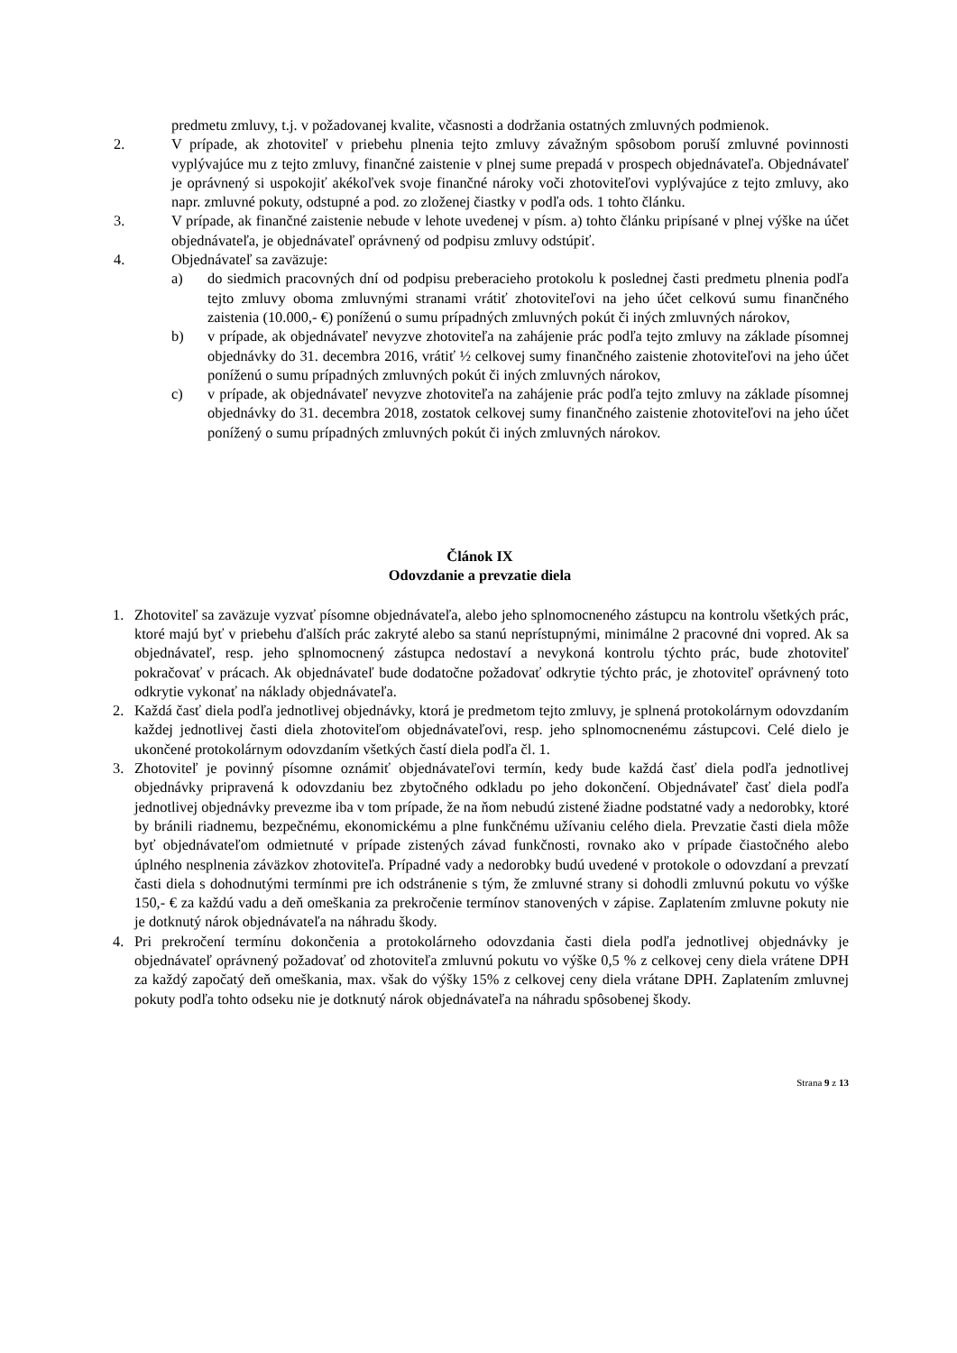predmetu zmluvy, t.j. v požadovanej kvalite, včasnosti a dodržania ostatných zmluvných podmienok.
2. V prípade, ak zhotoviteľ v priebehu plnenia tejto zmluvy závažným spôsobom poruší zmluvné povinnosti vyplývajúce mu z tejto zmluvy, finančné zaistenie v plnej sume prepadá v prospech objednávateľa. Objednávateľ je oprávnený si uspokojiť akékoľvek svoje finančné nároky voči zhotoviteľovi vyplývajúce z tejto zmluvy, ako napr. zmluvné pokuty, odstupné a pod. zo zloženej čiastky v podľa ods. 1 tohto článku.
3. V prípade, ak finančné zaistenie nebude v lehote uvedenej v písm. a) tohto článku pripísané v plnej výške na účet objednávateľa, je objednávateľ oprávnený od podpisu zmluvy odstúpiť.
4. Objednávateľ sa zaväzuje:
a) do siedmich pracovných dní od podpisu preberacieho protokolu k poslednej časti predmetu plnenia podľa tejto zmluvy oboma zmluvnými stranami vrátiť zhotoviteľovi na jeho účet celkovú sumu finančného zaistenia (10.000,- €) poníženú o sumu prípadných zmluvných pokút či iných zmluvných nárokov,
b) v prípade, ak objednávateľ nevyzve zhotoviteľa na zahájenie prác podľa tejto zmluvy na základe písomnej objednávky do 31. decembra 2016, vrátiť ½ celkovej sumy finančného zaistenie zhotoviteľovi na jeho účet poníženú o sumu prípadných zmluvných pokút či iných zmluvných nárokov,
c) v prípade, ak objednávateľ nevyzve zhotoviteľa na zahájenie prác podľa tejto zmluvy na základe písomnej objednávky do 31. decembra 2018, zostatok celkovej sumy finančného zaistenie zhotoviteľovi na jeho účet ponížený o sumu prípadných zmluvných pokút či iných zmluvných nárokov.
Článok IX
Odovzdanie a prevzatie diela
1. Zhotoviteľ sa zaväzuje vyzvať písomne objednávateľa, alebo jeho splnomocneného zástupcu na kontrolu všetkých prác, ktoré majú byť v priebehu ďalších prác zakryté alebo sa stanú neprístupnými, minimálne 2 pracovné dni vopred. Ak sa objednávateľ, resp. jeho splnomocnený zástupca nedostaví a nevykoná kontrolu týchto prác, bude zhotoviteľ pokračovať v prácach. Ak objednávateľ bude dodatočne požadovať odkrytie týchto prác, je zhotoviteľ oprávnený toto odkrytie vykonať na náklady objednávateľa.
2. Každá časť diela podľa jednotlivej objednávky, ktorá je predmetom tejto zmluvy, je splnená protokolárnym odovzdaním každej jednotlivej časti diela zhotoviteľom objednávateľovi, resp. jeho splnomocnenému zástupcovi. Celé dielo je ukončené protokolárnym odovzdaním všetkých častí diela podľa čl. 1.
3. Zhotoviteľ je povinný písomne oznámiť objednávateľovi termín, kedy bude každá časť diela podľa jednotlivej objednávky pripravená k odovzdaniu bez zbytočného odkladu po jeho dokončení. Objednávateľ časť diela podľa jednotlivej objednávky prevezme iba v tom prípade, že na ňom nebudú zistené žiadne podstatné vady a nedorobky, ktoré by bránili riadnemu, bezpečnému, ekonomickému a plne funkčnému užívaniu celého diela. Prevzatie časti diela môže byť objednávateľom odmietnuté v prípade zistených závad funkčnosti, rovnako ako v prípade čiastočného alebo úplného nesplnenia záväzkov zhotoviteľa. Prípadné vady a nedorobky budú uvedené v protokole o odovzdaní a prevzatí časti diela s dohodnutými termínmi pre ich odstránenie s tým, že zmluvné strany si dohodli zmluvnú pokutu vo výške 150,- € za každú vadu a deň omeškania za prekročenie termínov stanovených v zápise. Zaplatením zmluvne pokuty nie je dotknutý nárok objednávateľa na náhradu škody.
4. Pri prekročení termínu dokončenia a protokolárneho odovzdania časti diela podľa jednotlivej objednávky je objednávateľ oprávnený požadovať od zhotoviteľa zmluvnú pokutu vo výške 0,5 % z celkovej ceny diela vrátene DPH za každý započatý deň omeškania, max. však do výšky 15% z celkovej ceny diela vrátane DPH. Zaplatením zmluvnej pokuty podľa tohto odseku nie je dotknutý nárok objednávateľa na náhradu spôsobenej škody.
Strana 9 z 13